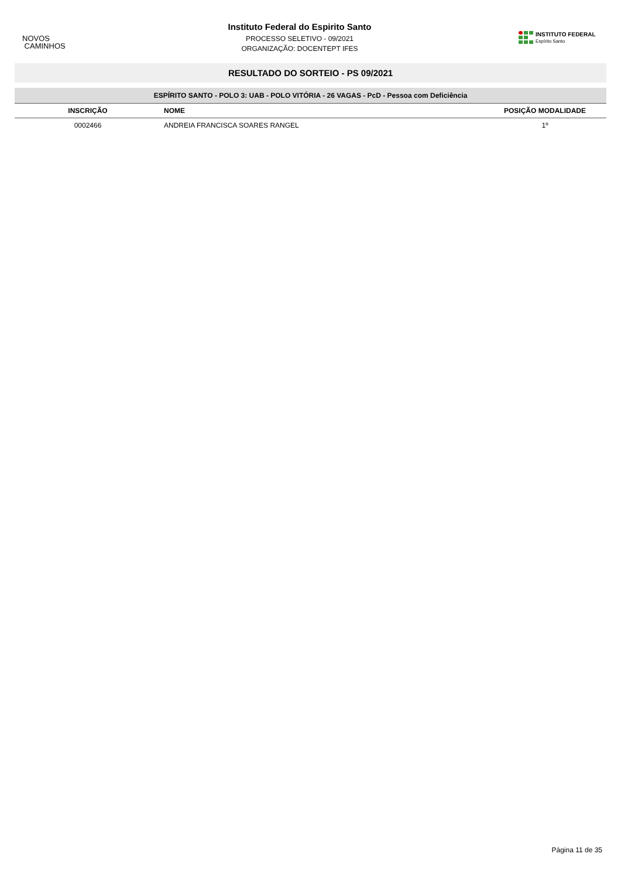NOVOS
CAMINHOS
Instituto Federal do Espirito Santo
PROCESSO SELETIVO - 09/2021
ORGANIZAÇÃO: DOCENTEPT IFES
INSTITUTO FEDERAL
Espírito Santo
RESULTADO DO SORTEIO - PS 09/2021
| ESPÍRITO SANTO - POLO 3: UAB - POLO VITÓRIA - 26 VAGAS - PcD - Pessoa com Deficiência | | |
| --- | --- | --- |
| INSCRIÇÃO | NOME | POSIÇÃO MODALIDADE |
| 0002466 | ANDREIA FRANCISCA SOARES RANGEL | 1º |
Página 11 de 35